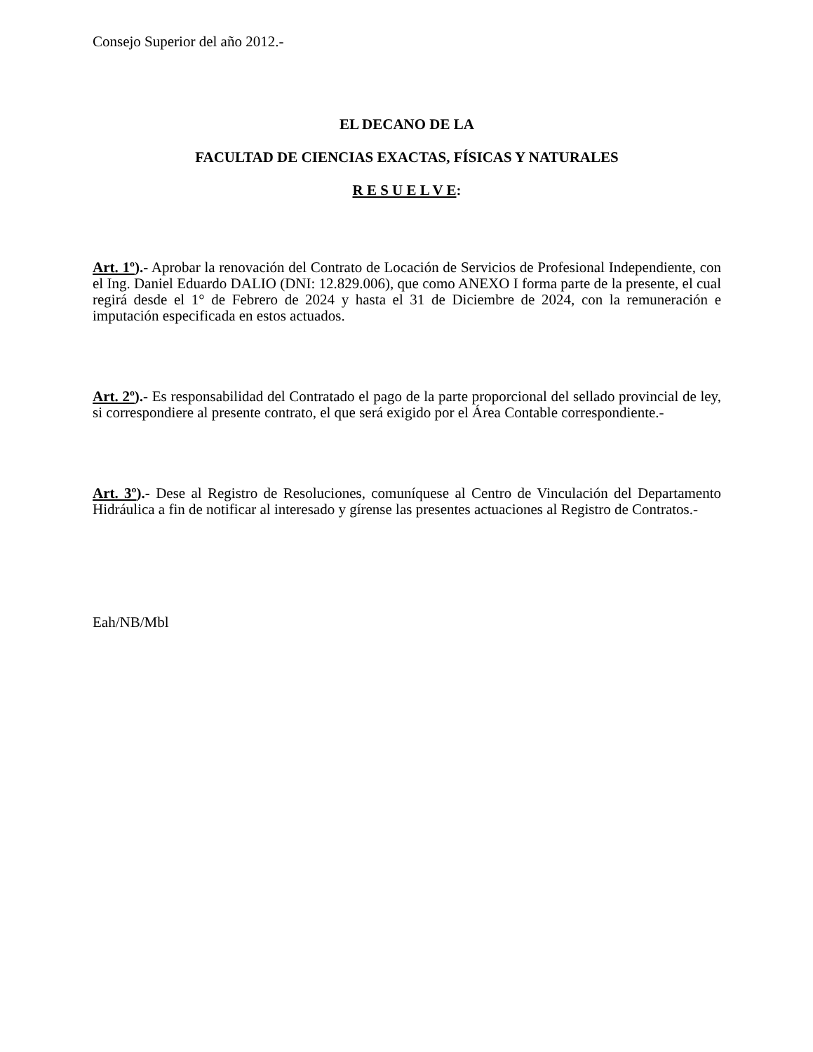Consejo Superior del año 2012.-
EL DECANO DE LA
FACULTAD DE CIENCIAS EXACTAS, FÍSICAS Y NATURALES
R E S U E L V E:
Art. 1º).- Aprobar la renovación del Contrato de Locación de Servicios de Profesional Independiente, con el Ing. Daniel Eduardo DALIO (DNI: 12.829.006), que como ANEXO I forma parte de la presente, el cual regirá desde el 1° de Febrero de 2024 y hasta el 31 de Diciembre de 2024, con la remuneración e imputación especificada en estos actuados.
Art. 2º).- Es responsabilidad del Contratado el pago de la parte proporcional del sellado provincial de ley, si correspondiere al presente contrato, el que será exigido por el Área Contable correspondiente.-
Art. 3º).- Dese al Registro de Resoluciones, comuníquese al Centro de Vinculación del Departamento Hidráulica a fin de notificar al interesado y gírense las presentes actuaciones al Registro de Contratos.-
Eah/NB/Mbl